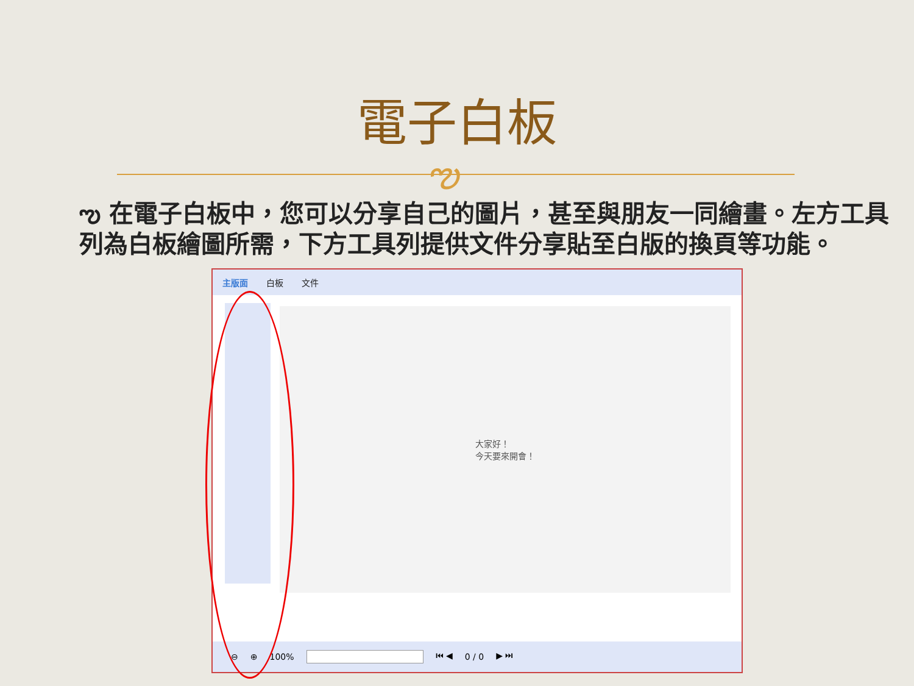電子白板
ఌ
ఌ 在電子白板中，您可以分享自己的圖片，甚至與朋友一同繪畫。左方工具列為白板繪圖所需，下方工具列提供文件分享貼至白版的換頁等功能。
主版面 白板 文件
大家好！
今天要來開會！
⊖ ⊕ 100% ⏮ ◀ 0 / 0 ▶ ⏭